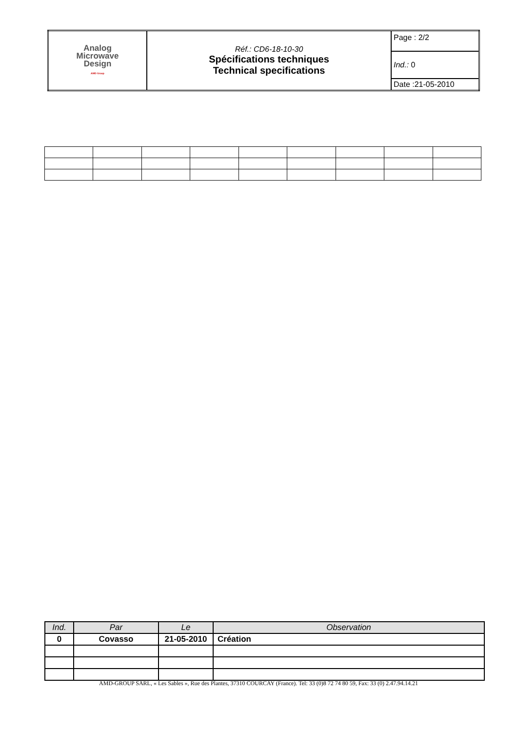| Analog Microwave Design AMD Group | Réf.: CD6-18-10-30 Spécifications techniques Technical specifications | Page : 2/2 |
| | | Ind.: 0 |
| | | Date :21-05-2010 |
| Ind. | Par | Le | Observation |
| --- | --- | --- | --- |
| 0 | Covasso | 21-05-2010 | Création |
AMD-GROUP SARL, « Les Sables », Rue des Plantes, 37310 COURCAY (France). Tel: 33 (0)8 72 74 80 59, Fax: 33 (0) 2.47.94.14.21